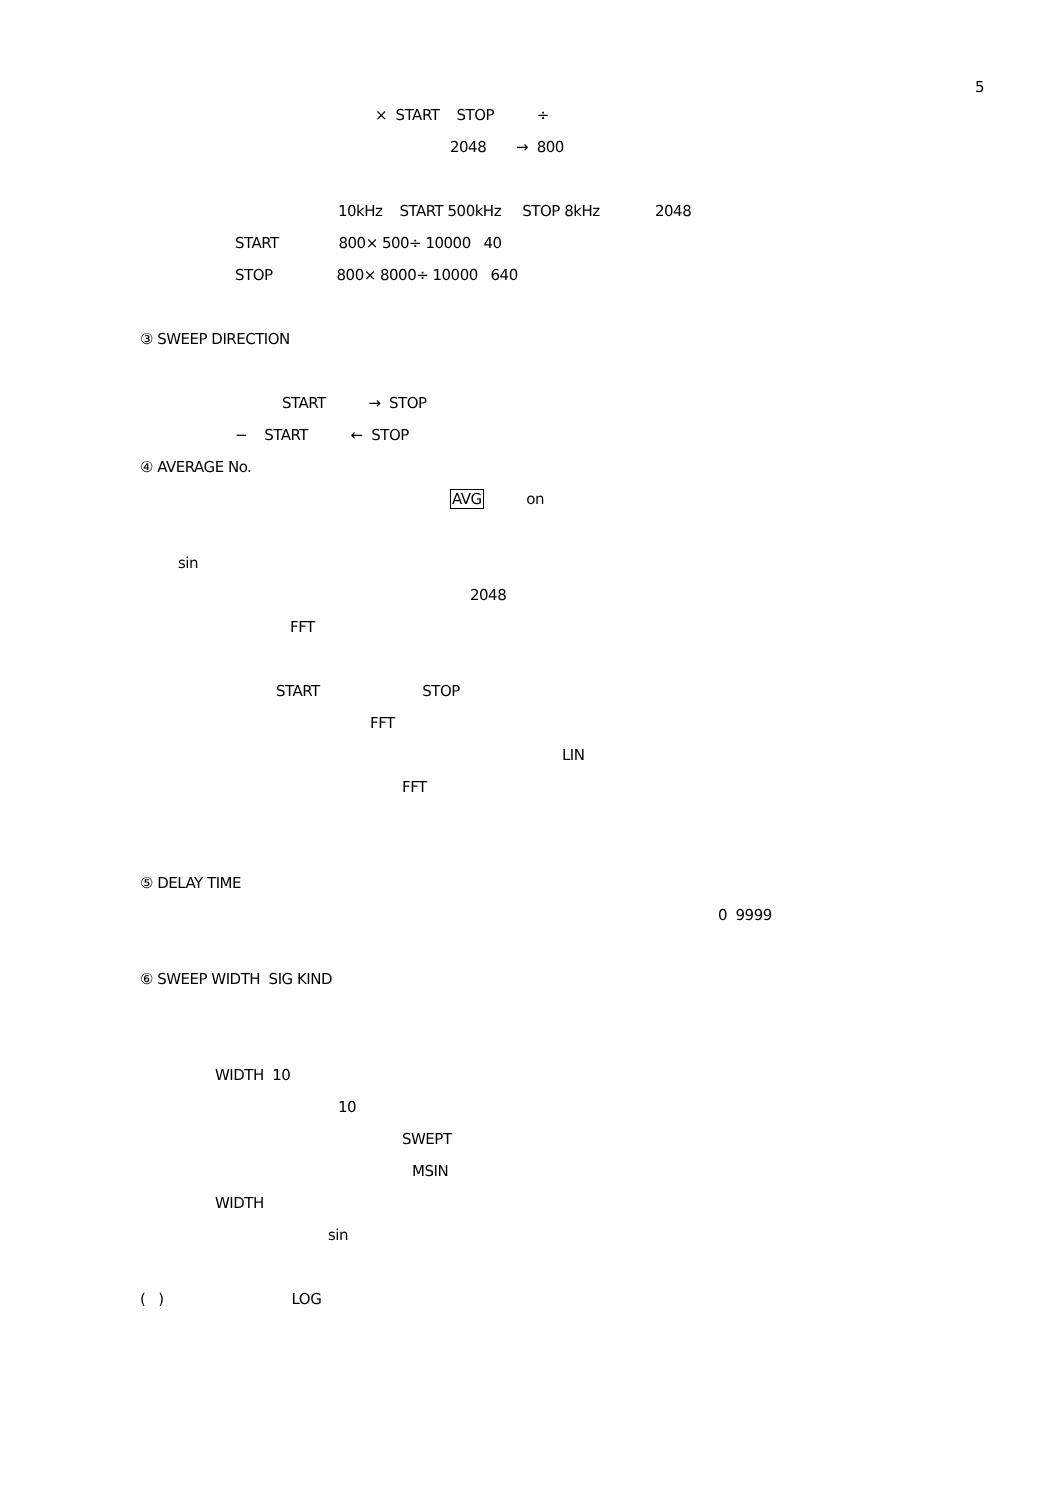5
× START STOP ÷
2048 → 800
10kHz START 500kHz STOP 8kHz 2048
START 800× 500÷ 10000 40
STOP 800× 8000÷ 10000 640
③ SWEEP DIRECTION
START → STOP
− START ← STOP
④ AVERAGE No.
AVG on
sin
2048
FFT
START STOP
FFT
LIN
FFT
⑤ DELAY TIME
0 9999
⑥ SWEEP WIDTH SIG KIND
WIDTH 10
10
SWEPT
MSIN
WIDTH
sin
( ) LOG